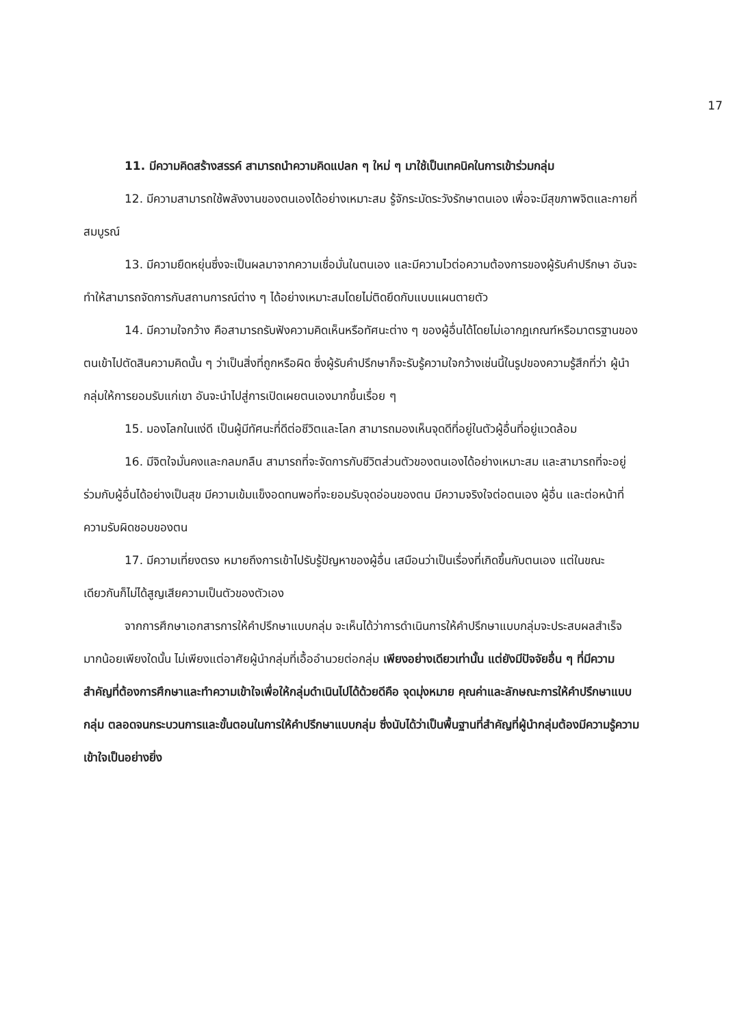17
11. มีความคิดสร้างสรรค์ สามารถนำความคิดแปลก ๆ ใหม่ ๆ มาใช้เป็นเทคนิคในการเข้าร่วมกลุ่ม
12. มีความสามารถใช้พลังงานของตนเองได้อย่างเหมาะสม รู้จักระมัดระวังรักษาตนเอง เพื่อจะมีสุขภาพจิตและกายที่สมบูรณ์
13. มีความยืดหยุ่นซึ่งจะเป็นผลมาจากความเชื่อมั่นในตนเอง และมีความไวต่อความต้องการของผู้รับคำปรึกษา อันจะทำให้สามารถจัดการกับสถานการณ์ต่าง ๆ ได้อย่างเหมาะสมโดยไม่ติดยึดกับแบบแผนตายตัว
14. มีความใจกว้าง คือสามารถรับฟังความคิดเห็นหรือทัศนะต่าง ๆ ของผู้อื่นได้โดยไม่เอากฎเกณฑ์หรือมาตรฐานของตนเข้าไปตัดสินความคิดนั้น ๆ ว่าเป็นสิ่งที่ถูกหรือผิด ซึ่งผู้รับคำปรึกษาก็จะรับรู้ความใจกว้างเช่นนี้ในรูปของความรู้สึกที่ว่า ผู้นำกลุ่มให้การยอมรับแก่เขา อันจะนำไปสู่การเปิดเผยตนเองมากขึ้นเรื่อย ๆ
15. มองโลกในแง่ดี เป็นผู้มีทัศนะที่ดีต่อชีวิตและโลก สามารถมองเห็นจุดดีที่อยู่ในตัวผู้อื่นที่อยู่แวดล้อม
16. มีจิตใจมั่นคงและกลมกลืน สามารถที่จะจัดการกับชีวิตส่วนตัวของตนเองได้อย่างเหมาะสม และสามารถที่จะอยู่ร่วมกับผู้อื่นได้อย่างเป็นสุข มีความเข้มแข็งอดทนพอที่จะยอมรับจุดอ่อนของตน มีความจริงใจต่อตนเอง ผู้อื่น และต่อหน้าที่ความรับผิดชอบของตน
17. มีความเที่ยงตรง หมายถึงการเข้าไปรับรู้ปัญหาของผู้อื่น เสมือนว่าเป็นเรื่องที่เกิดขึ้นกับตนเอง แต่ในขณะเดียวกันก็ไม่ได้สูญเสียความเป็นตัวของตัวเอง
จากการศึกษาเอกสารการให้คำปรึกษาแบบกลุ่ม จะเห็นได้ว่าการดำเนินการให้คำปรึกษาแบบกลุ่มจะประสบผลสำเร็จมากน้อยเพียงใดนั้น ไม่เพียงแต่อาศัยผู้นำกลุ่มที่เอื้ออำนวยต่อกลุ่ม เพียงอย่างเดียวเท่านั้น แต่ยังมีปัจจัยอื่น ๆ ที่มีความสำคัญที่ต้องการศึกษาและทำความเข้าใจเพื่อให้กลุ่มดำเนินไปได้ด้วยดีคือ จุดมุ่งหมาย คุณค่าและลักษณะการให้คำปรึกษาแบบกลุ่ม ตลอดจนกระบวนการและขั้นตอนในการให้คำปรึกษาแบบกลุ่ม ซึ่งนับได้ว่าเป็นพื้นฐานที่สำคัญที่ผู้นำกลุ่มต้องมีความรู้ความเข้าใจเป็นอย่างยิ่ง